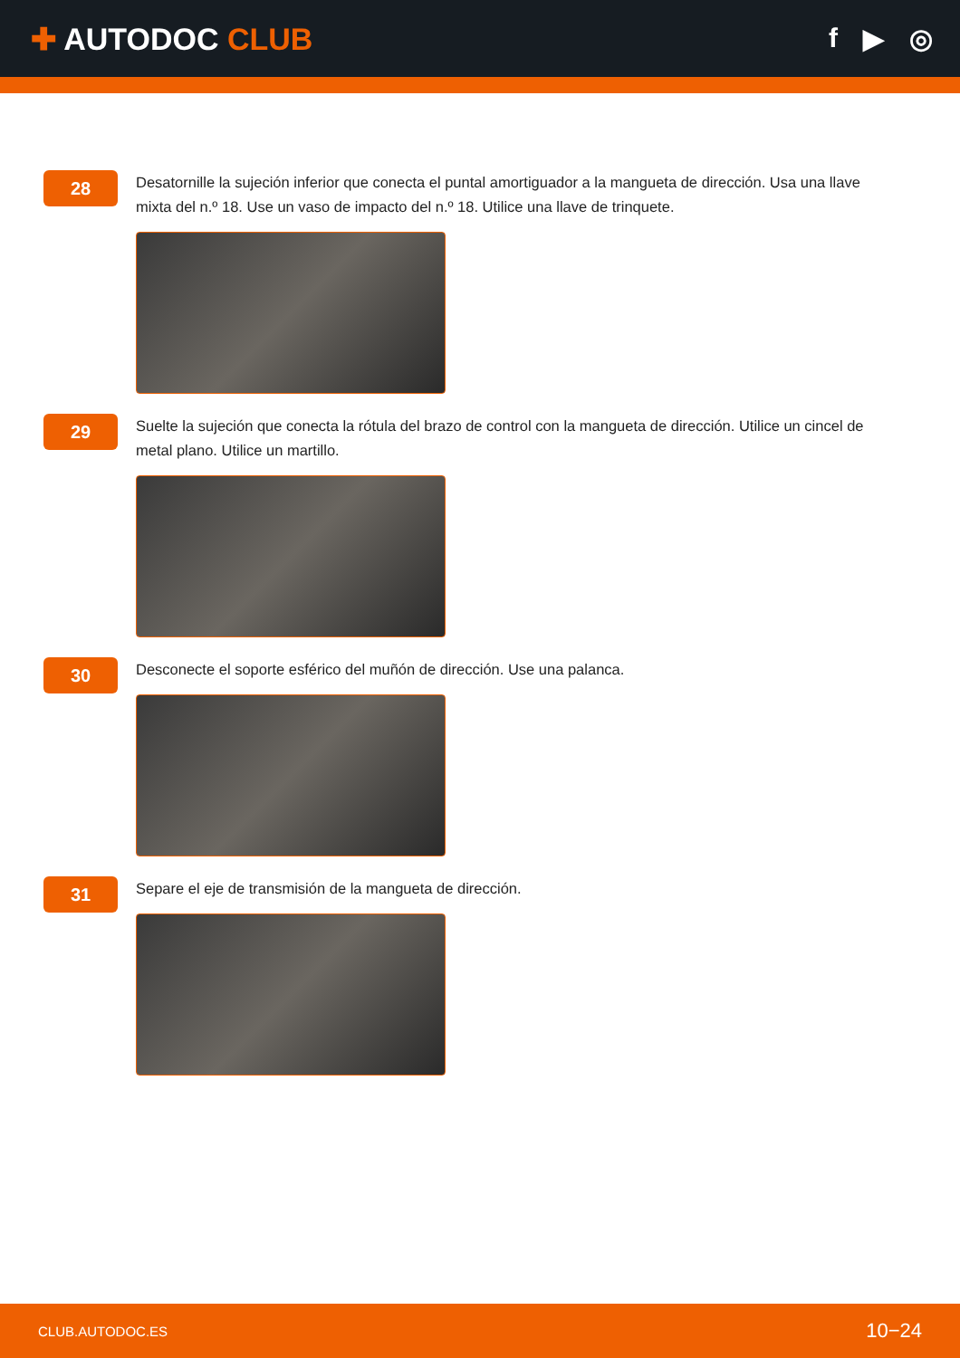✚ AUTODOC CLUB f ▶ ◎
28
Desatornille la sujeción inferior que conecta el puntal amortiguador a la mangueta de dirección. Usa una llave mixta del n.º 18. Use un vaso de impacto del n.º 18. Utilice una llave de trinquete.
29
Suelte la sujeción que conecta la rótula del brazo de control con la mangueta de dirección. Utilice un cincel de metal plano. Utilice un martillo.
30
Desconecte el soporte esférico del muñón de dirección. Use una palanca.
31
Separe el eje de transmisión de la mangueta de dirección.
CLUB.AUTODOC.ES 10−24